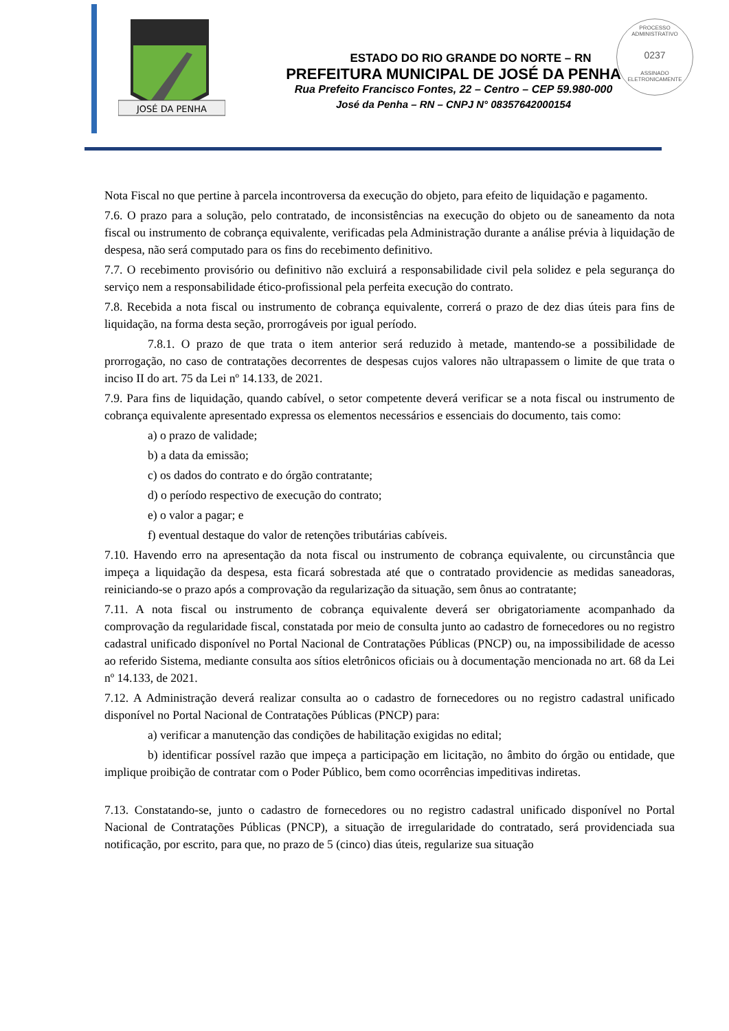JOSÉ DA PENHA
PROCESSO ADMINISTRATIVO
0237
ASSINADO ELETRONICAMENTE
ESTADO DO RIO GRANDE DO NORTE – RN
PREFEITURA MUNICIPAL DE JOSÉ DA PENHA
Rua Prefeito Francisco Fontes, 22 – Centro – CEP 59.980-000
José da Penha – RN – CNPJ N° 08357642000154
Nota Fiscal no que pertine à parcela incontroversa da execução do objeto, para efeito de liquidação e pagamento.
7.6. O prazo para a solução, pelo contratado, de inconsistências na execução do objeto ou de saneamento da nota fiscal ou instrumento de cobrança equivalente, verificadas pela Administração durante a análise prévia à liquidação de despesa, não será computado para os fins do recebimento definitivo.
7.7. O recebimento provisório ou definitivo não excluirá a responsabilidade civil pela solidez e pela segurança do serviço nem a responsabilidade ético-profissional pela perfeita execução do contrato.
7.8. Recebida a nota fiscal ou instrumento de cobrança equivalente, correrá o prazo de dez dias úteis para fins de liquidação, na forma desta seção, prorrogáveis por igual período.
7.8.1. O prazo de que trata o item anterior será reduzido à metade, mantendo-se a possibilidade de prorrogação, no caso de contratações decorrentes de despesas cujos valores não ultrapassem o limite de que trata o inciso II do art. 75 da Lei nº 14.133, de 2021.
7.9. Para fins de liquidação, quando cabível, o setor competente deverá verificar se a nota fiscal ou instrumento de cobrança equivalente apresentado expressa os elementos necessários e essenciais do documento, tais como:
a) o prazo de validade;
b) a data da emissão;
c) os dados do contrato e do órgão contratante;
d) o período respectivo de execução do contrato;
e) o valor a pagar; e
f) eventual destaque do valor de retenções tributárias cabíveis.
7.10. Havendo erro na apresentação da nota fiscal ou instrumento de cobrança equivalente, ou circunstância que impeça a liquidação da despesa, esta ficará sobrestada até que o contratado providencie as medidas saneadoras, reiniciando-se o prazo após a comprovação da regularização da situação, sem ônus ao contratante;
7.11. A nota fiscal ou instrumento de cobrança equivalente deverá ser obrigatoriamente acompanhado da comprovação da regularidade fiscal, constatada por meio de consulta junto ao cadastro de fornecedores ou no registro cadastral unificado disponível no Portal Nacional de Contratações Públicas (PNCP) ou, na impossibilidade de acesso ao referido Sistema, mediante consulta aos sítios eletrônicos oficiais ou à documentação mencionada no art. 68 da Lei nº 14.133, de 2021.
7.12. A Administração deverá realizar consulta ao o cadastro de fornecedores ou no registro cadastral unificado disponível no Portal Nacional de Contratações Públicas (PNCP) para:
a) verificar a manutenção das condições de habilitação exigidas no edital;
b) identificar possível razão que impeça a participação em licitação, no âmbito do órgão ou entidade, que implique proibição de contratar com o Poder Público, bem como ocorrências impeditivas indiretas.
7.13. Constatando-se, junto o cadastro de fornecedores ou no registro cadastral unificado disponível no Portal Nacional de Contratações Públicas (PNCP), a situação de irregularidade do contratado, será providenciada sua notificação, por escrito, para que, no prazo de 5 (cinco) dias úteis, regularize sua situação